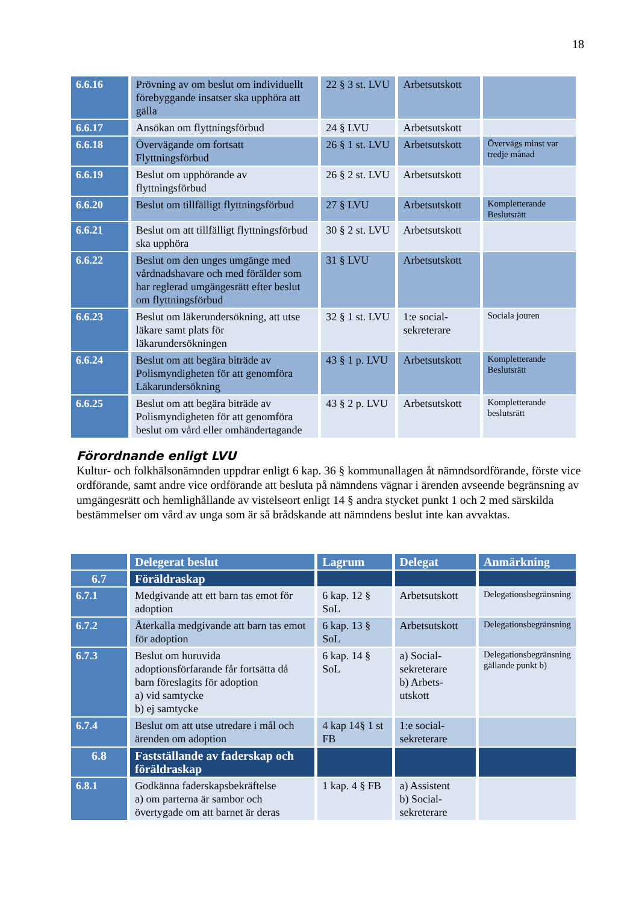18
| 6.6.16 | Prövning av om beslut om individuellt förebyggande insatser ska upphöra att gälla | 22 § 3 st. LVU | Arbetsutskott | |
| 6.6.17 | Ansökan om flyttningsförbud | 24 § LVU | Arbetsutskott | |
| 6.6.18 | Övervägande om fortsatt Flyttningsförbud | 26 § 1 st. LVU | Arbetsutskott | Övervägs minst var tredje månad |
| 6.6.19 | Beslut om upphörande av flyttningsförbud | 26 § 2 st. LVU | Arbetsutskott | |
| 6.6.20 | Beslut om tillfälligt flyttningsförbud | 27 § LVU | Arbetsutskott | Kompletterande Beslutsrätt |
| 6.6.21 | Beslut om att tillfälligt flyttningsförbud ska upphöra | 30 § 2 st. LVU | Arbetsutskott | |
| 6.6.22 | Beslut om den unges umgänge med vårdnadshavare och med förälder som har reglerad umgängesrätt efter beslut om flyttningsförbud | 31 § LVU | Arbetsutskott | |
| 6.6.23 | Beslut om läkerundersökning, att utse läkare samt plats för läkarundersökningen | 32 § 1 st. LVU | 1:e social-sekreterare | Sociala jouren |
| 6.6.24 | Beslut om att begära biträde av Polismyndigheten för att genomföra Läkarundersökning | 43 § 1 p. LVU | Arbetsutskott | Kompletterande Beslutsrätt |
| 6.6.25 | Beslut om att begära biträde av Polismyndigheten för att genomföra beslut om vård eller omhändertagande | 43 § 2 p. LVU | Arbetsutskott | Kompletterande beslutsrätt |
Förordnande enligt LVU
Kultur- och folkhälsonämnden uppdrar enligt 6 kap. 36 § kommunallagen åt nämndsordförande, förste vice ordförande, samt andre vice ordförande att besluta på nämndens vägnar i ärenden avseende begränsning av umgängesrätt och hemlighållande av vistelseort enligt 14 § andra stycket punkt 1 och 2 med särskilda bestämmelser om vård av unga som är så brådskande att nämndens beslut inte kan avvaktas.
| | Delegerat beslut | Lagrum | Delegat | Anmärkning |
| --- | --- | --- | --- | --- |
| 6.7 | Föräldraskap | | | |
| 6.7.1 | Medgivande att ett barn tas emot för adoption | 6 kap. 12 § SoL | Arbetsutskott | Delegationsbegränsning |
| 6.7.2 | Återkalla medgivande att barn tas emot för adoption | 6 kap. 13 § SoL | Arbetsutskott | Delegationsbegränsning |
| 6.7.3 | Beslut om huruvida adoptionsförfarande får fortsätta då barn föreslagits för adoption a) vid samtycke b) ej samtycke | 6 kap. 14 § SoL | a) Social-sekreterare b) Arbets-utskott | Delegationsbegränsning gällande punkt b) |
| 6.7.4 | Beslut om att utse utredare i mål och ärenden om adoption | 4 kap 14§ 1 st FB | 1:e social-sekreterare | |
| 6.8 | Fastställande av faderskap och föräldraskap | | | |
| 6.8.1 | Godkänna faderskapsbekräftelse a) om parterna är sambor och övertygade om att barnet är deras | 1 kap. 4 § FB | a) Assistent b) Social-sekreterare | |